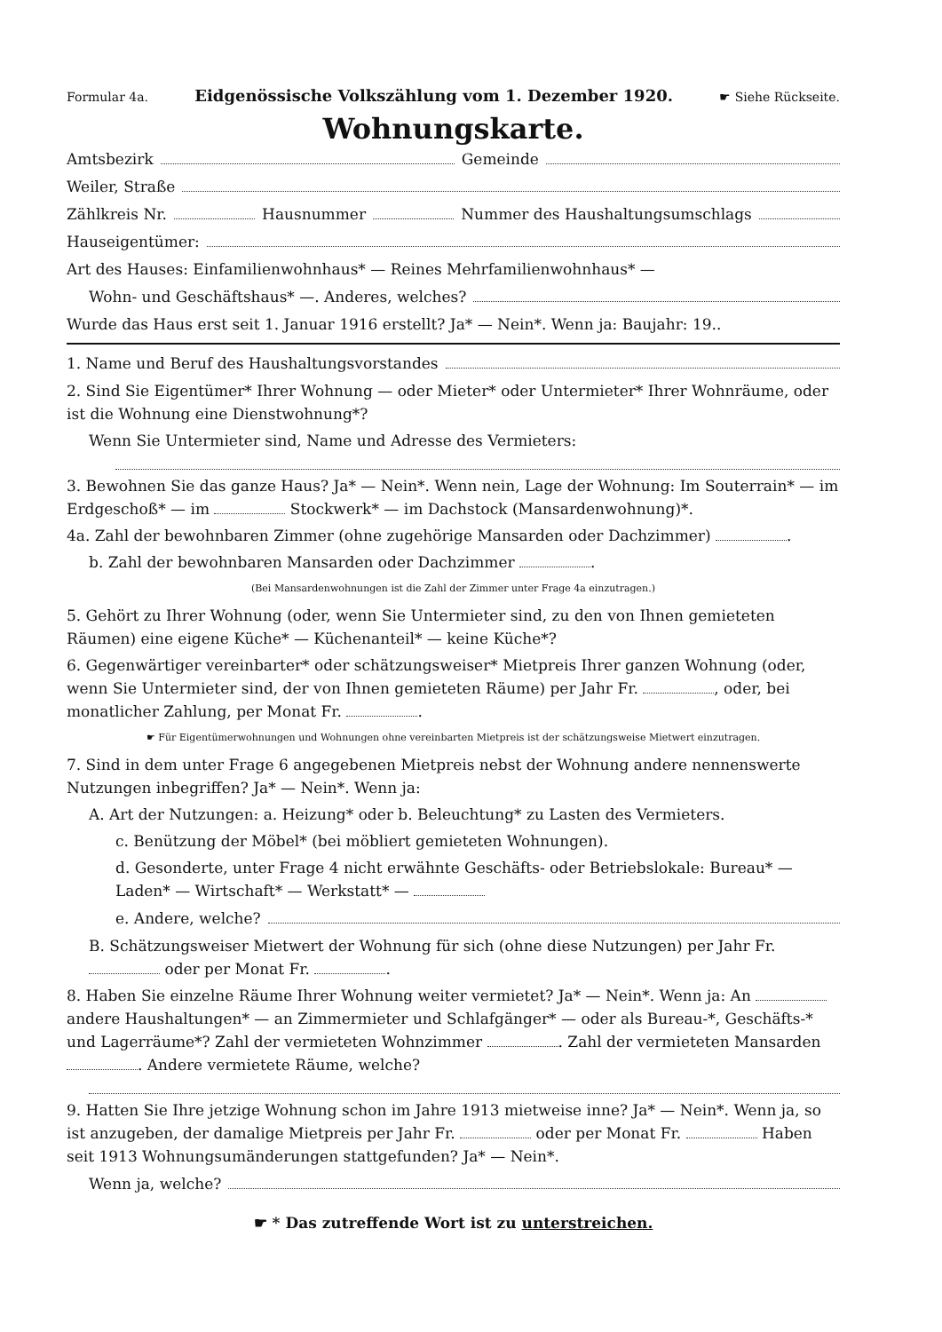Formular 4a. Eidgenössische Volkszählung vom 1. Dezember 1920. ☛ Siehe Rückseite.
Wohnungskarte.
Amtsbezirk Gemeinde
Weiler, Straße
Zählkreis Nr. Hausnummer Nummer des Haushaltungsumschlags
Hauseigentümer:
Art des Hauses: Einfamilienwohnhaus* — Reines Mehrfamilienwohnhaus* —
Wohn- und Geschäftshaus* —. Anderes, welches?
Wurde das Haus erst seit 1. Januar 1916 erstellt? Ja* — Nein*. Wenn ja: Baujahr: 19..
1. Name und Beruf des Haushaltungsvorstandes
2. Sind Sie Eigentümer* Ihrer Wohnung — oder Mieter* oder Untermieter* Ihrer Wohnräume, oder ist die Wohnung eine Dienstwohnung*?
Wenn Sie Untermieter sind, Name und Adresse des Vermieters:
3. Bewohnen Sie das ganze Haus? Ja* — Nein*. Wenn nein, Lage der Wohnung: Im Souterrain* — im Erdgeschoß* — im Stockwerk* — im Dachstock (Mansardenwohnung)*.
4a. Zahl der bewohnbaren Zimmer (ohne zugehörige Mansarden oder Dachzimmer) .
b. Zahl der bewohnbaren Mansarden oder Dachzimmer .
(Bei Mansardenwohnungen ist die Zahl der Zimmer unter Frage 4a einzutragen.)
5. Gehört zu Ihrer Wohnung (oder, wenn Sie Untermieter sind, zu den von Ihnen gemieteten Räumen) eine eigene Küche* — Küchenanteil* — keine Küche*?
6. Gegenwärtiger vereinbarter* oder schätzungsweiser* Mietpreis Ihrer ganzen Wohnung (oder, wenn Sie Untermieter sind, der von Ihnen gemieteten Räume) per Jahr Fr. , oder, bei monatlicher Zahlung, per Monat Fr. .
☛ Für Eigentümerwohnungen und Wohnungen ohne vereinbarten Mietpreis ist der schätzungsweise Mietwert einzutragen.
7. Sind in dem unter Frage 6 angegebenen Mietpreis nebst der Wohnung andere nennenswerte Nutzungen inbegriffen? Ja* — Nein*. Wenn ja:
A. Art der Nutzungen: a. Heizung* oder b. Beleuchtung* zu Lasten des Vermieters.
c. Benützung der Möbel* (bei möbliert gemieteten Wohnungen).
d. Gesonderte, unter Frage 4 nicht erwähnte Geschäfts- oder Betriebslokale: Bureau* — Laden* — Wirtschaft* — Werkstatt* —
e. Andere, welche?
B. Schätzungsweiser Mietwert der Wohnung für sich (ohne diese Nutzungen) per Jahr Fr. oder per Monat Fr. .
8. Haben Sie einzelne Räume Ihrer Wohnung weiter vermietet? Ja* — Nein*. Wenn ja: An andere Haushaltungen* — an Zimmermieter und Schlafgänger* — oder als Bureau-*, Geschäfts-* und Lagerräume*? Zahl der vermieteten Wohnzimmer . Zahl der vermieteten Mansarden . Andere vermietete Räume, welche?
9. Hatten Sie Ihre jetzige Wohnung schon im Jahre 1913 mietweise inne? Ja* — Nein*. Wenn ja, so ist anzugeben, der damalige Mietpreis per Jahr Fr. oder per Monat Fr. Haben seit 1913 Wohnungsumänderungen stattgefunden? Ja* — Nein*.
Wenn ja, welche?
☛ * Das zutreffende Wort ist zu unterstreichen.